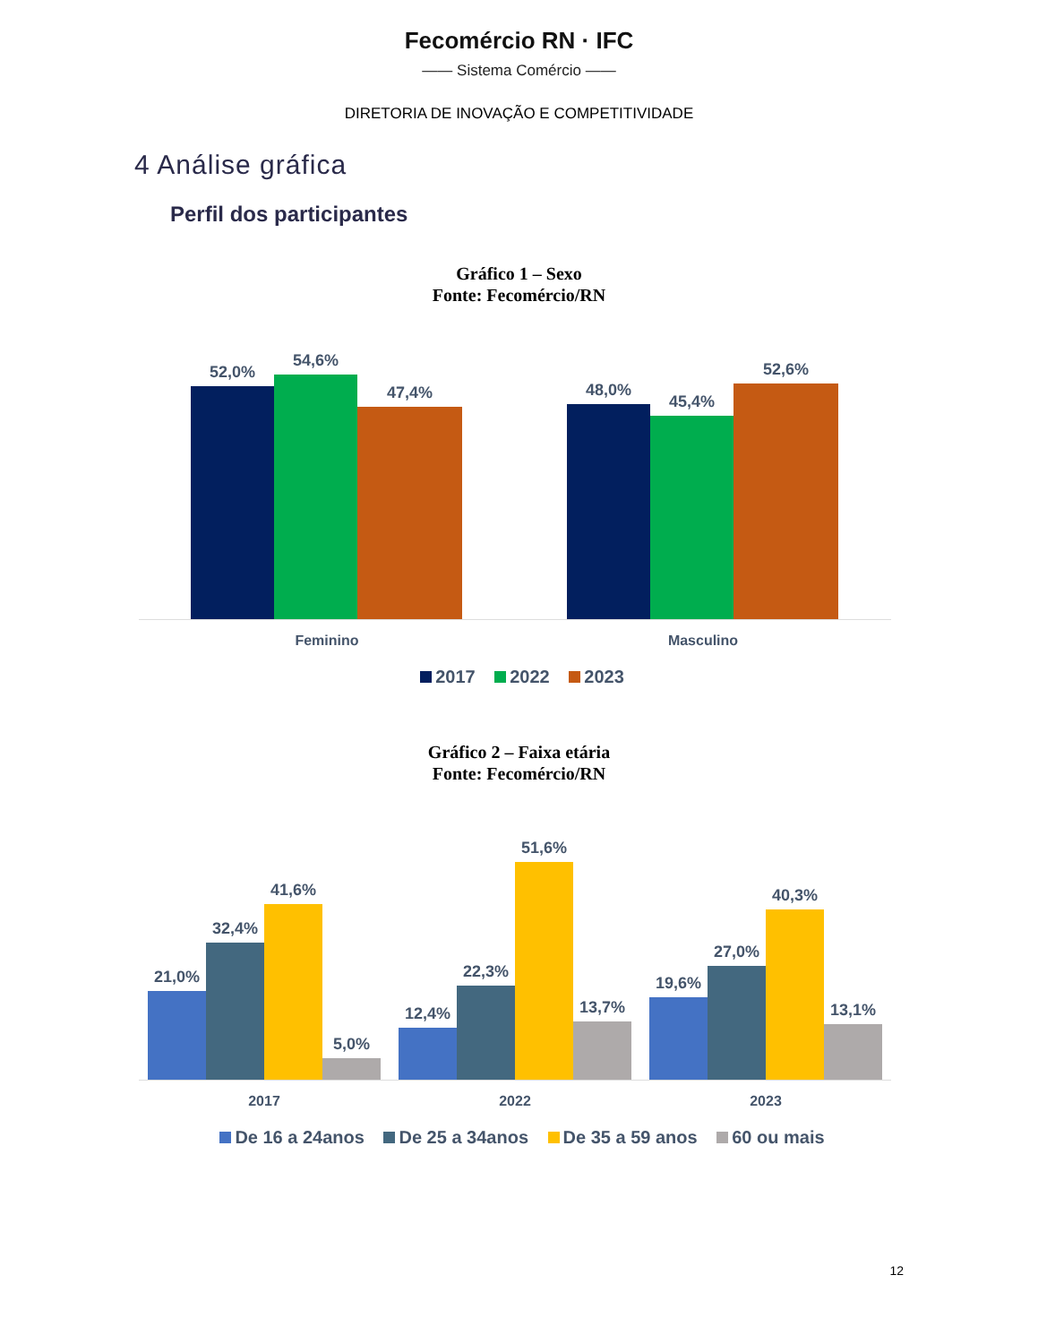Fecomércio RN · IFC
—— Sistema Comércio ——
DIRETORIA DE INOVAÇÃO E COMPETITIVIDADE
4 Análise gráfica
Perfil dos participantes
Gráfico 1 – Sexo
Fonte: Fecomércio/RN
52,0%
54,6%
47,4%
48,0%
45,4%
52,6%
Feminino Masculino
2017 2022 2023
Gráfico 2 – Faixa etária
Fonte: Fecomércio/RN
21,0%
32,4%
41,6%
5,0%
12,4%
22,3%
51,6%
13,7%
19,6%
27,0%
40,3%
13,1%
2017 2022 2023
De 16 a 24anos De 25 a 34anos De 35 a 59 anos 60 ou mais
12